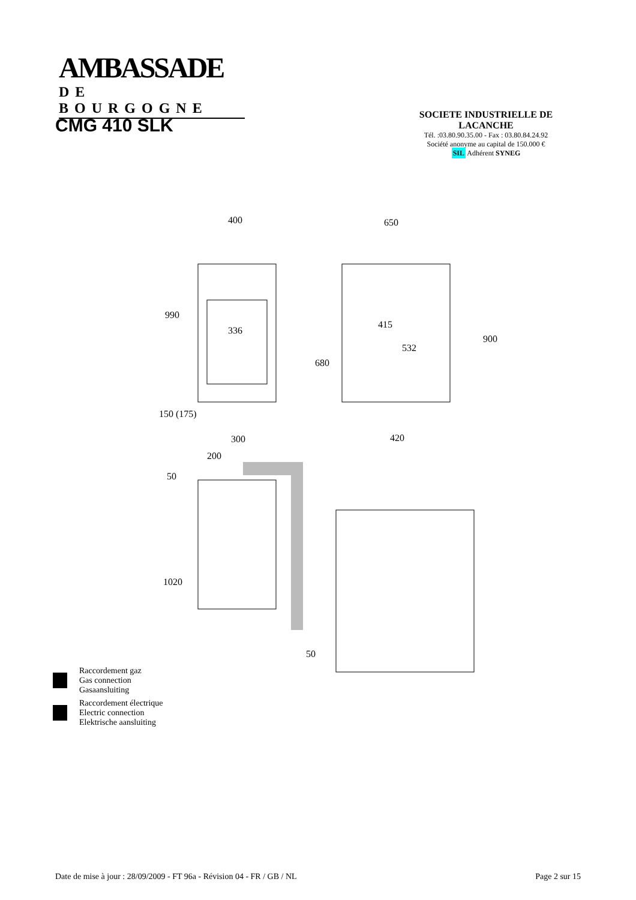AMBASSADE
DE BOURGOGNE
CMG 410 SLK
SOCIETE INDUSTRIELLE DE LACANCHE
Tél. :03.80.90.35.00 - Fax : 03.80.84.24.92
Société anonyme au capital de 150.000 €
SIL Adhérent SYNEG
400
650
990
336
415
532
900
680
150 (175)
300
420
200
50
1020
50
Raccordement gaz
Gas connection
Gasaansluiting
Raccordement électrique
Electric connection
Elektrische aansluiting
Date de mise à jour : 28/09/2009 - FT 96a - Révision 04 - FR / GB / NL Page 2 sur 15